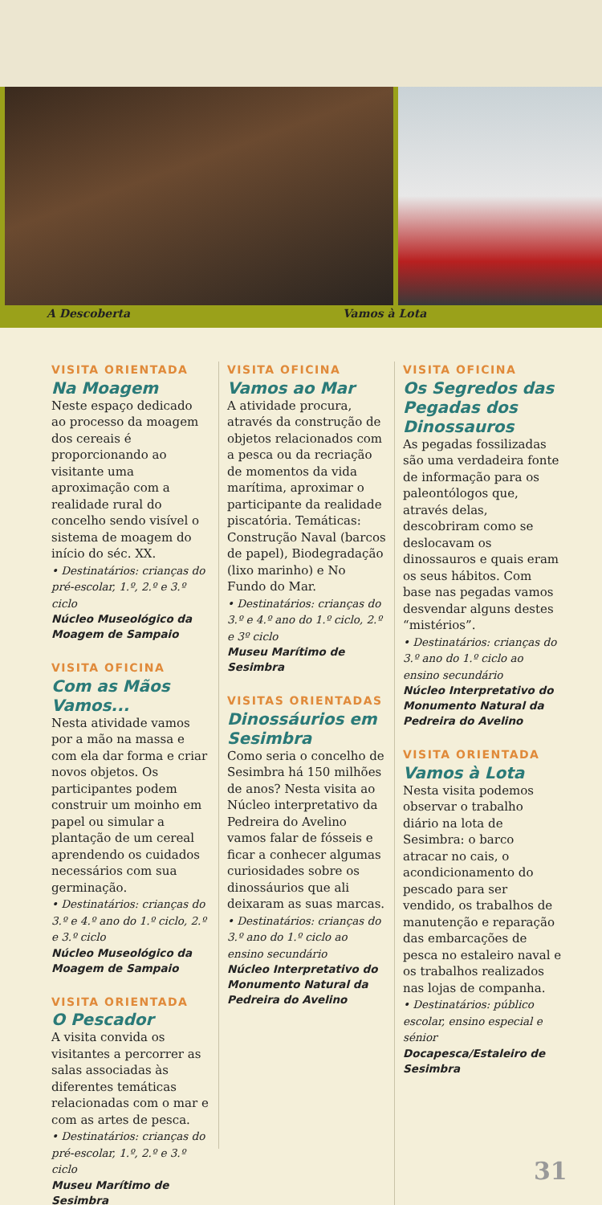A Descoberta Vamos à Lota
VISITA ORIENTADA
Na Moagem
Neste espaço dedicado ao processo da moagem dos cereais é proporcionando ao visitante uma aproximação com a realidade rural do concelho sendo visível o sistema de moagem do início do séc. XX.
• Destinatários: crianças do pré-escolar, 1.º, 2.º e 3.º ciclo
Núcleo Museológico da Moagem de Sampaio
VISITA OFICINA
Com as Mãos Vamos...
Nesta atividade vamos por a mão na massa e com ela dar forma e criar novos objetos. Os participantes podem construir um moinho em papel ou simular a plantação de um cereal aprendendo os cuidados necessários com sua germinação.
• Destinatários: crianças do 3.º e 4.º ano do 1.º ciclo, 2.º e 3.º ciclo
Núcleo Museológico da Moagem de Sampaio
VISITA ORIENTADA
O Pescador
A visita convida os visitantes a percorrer as salas associadas às diferentes temáticas relacionadas com o mar e com as artes de pesca.
• Destinatários: crianças do pré-escolar, 1.º, 2.º e 3.º ciclo
Museu Marítimo de Sesimbra
VISITA OFICINA
Vamos ao Mar
A atividade procura, através da construção de objetos relacionados com a pesca ou da recriação de momentos da vida marítima, aproximar o participante da realidade piscatória. Temáticas: Construção Naval (barcos de papel), Biodegradação (lixo marinho) e No Fundo do Mar.
• Destinatários: crianças do 3.º e 4.º ano do 1.º ciclo, 2.º e 3º ciclo
Museu Marítimo de Sesimbra
VISITAS ORIENTADAS
Dinossáurios em Sesimbra
Como seria o concelho de Sesimbra há 150 milhões de anos? Nesta visita ao Núcleo interpretativo da Pedreira do Avelino vamos falar de fósseis e ficar a conhecer algumas curiosidades sobre os dinossáurios que ali deixaram as suas marcas.
• Destinatários: crianças do 3.º ano do 1.º ciclo ao ensino secundário
Núcleo Interpretativo do Monumento Natural da Pedreira do Avelino
VISITA OFICINA
Os Segredos das Pegadas dos Dinossauros
As pegadas fossilizadas são uma verdadeira fonte de informação para os paleontólogos que, através delas, descobriram como se deslocavam os dinossauros e quais eram os seus hábitos. Com base nas pegadas vamos desvendar alguns destes “mistérios”.
• Destinatários: crianças do 3.º ano do 1.º ciclo ao ensino secundário
Núcleo Interpretativo do Monumento Natural da Pedreira do Avelino
VISITA ORIENTADA
Vamos à Lota
Nesta visita podemos observar o trabalho diário na lota de Sesimbra: o barco atracar no cais, o acondicionamento do pescado para ser vendido, os trabalhos de manutenção e reparação das embarcações de pesca no estaleiro naval e os trabalhos realizados nas lojas de companha.
• Destinatários: público escolar, ensino especial e sénior
Docapesca/Estaleiro de Sesimbra
31